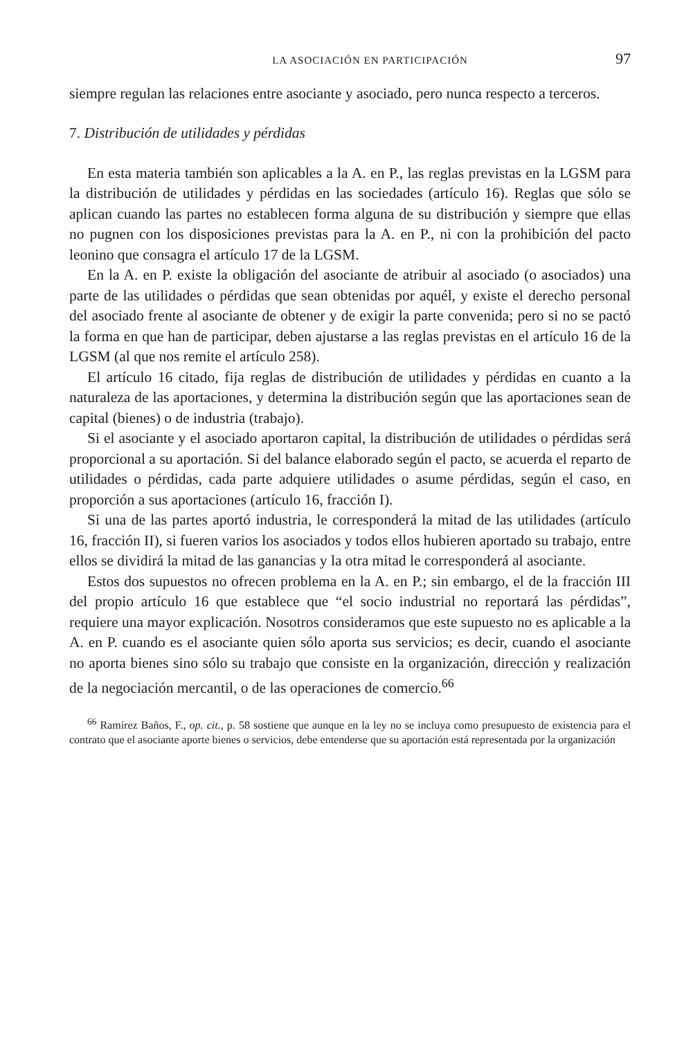LA ASOCIACIÓN EN PARTICIPACIÓN 97
siempre regulan las relaciones entre asociante y asociado, pero nunca respecto a terceros.
7. Distribución de utilidades y pérdidas
En esta materia también son aplicables a la A. en P., las reglas previstas en la LGSM para la distribución de utilidades y pérdidas en las sociedades (artículo 16). Reglas que sólo se aplican cuando las partes no establecen forma alguna de su distribución y siempre que ellas no pugnen con los disposiciones previstas para la A. en P., ni con la prohibición del pacto leonino que consagra el artículo 17 de la LGSM.
En la A. en P. existe la obligación del asociante de atribuir al asociado (o asociados) una parte de las utilidades o pérdidas que sean obtenidas por aquél, y existe el derecho personal del asociado frente al asociante de obtener y de exigir la parte convenida; pero si no se pactó la forma en que han de participar, deben ajustarse a las reglas previstas en el artículo 16 de la LGSM (al que nos remite el artículo 258).
El artículo 16 citado, fija reglas de distribución de utilidades y pérdidas en cuanto a la naturaleza de las aportaciones, y determina la distribución según que las aportaciones sean de capital (bienes) o de industria (trabajo).
Si el asociante y el asociado aportaron capital, la distribución de utilidades o pérdidas será proporcional a su aportación. Si del balance elaborado según el pacto, se acuerda el reparto de utilidades o pérdidas, cada parte adquiere utilidades o asume pérdidas, según el caso, en proporción a sus aportaciones (artículo 16, fracción I).
Si una de las partes aportó industria, le corresponderá la mitad de las utilidades (artículo 16, fracción II), si fueren varios los asociados y todos ellos hubieren aportado su trabajo, entre ellos se dividirá la mitad de las ganancias y la otra mitad le corresponderá al asociante.
Estos dos supuestos no ofrecen problema en la A. en P.; sin embargo, el de la fracción III del propio artículo 16 que establece que “el socio industrial no reportará las pérdidas”, requiere una mayor explicación. Nosotros consideramos que este supuesto no es aplicable a la A. en P. cuando es el asociante quien sólo aporta sus servicios; es decir, cuando el asociante no aporta bienes sino sólo su trabajo que consiste en la organización, dirección y realización de la negociación mercantil, o de las operaciones de comercio.<sup>66</sup>
<sup>66</sup> Ramírez Baños, F., op. cit., p. 58 sostiene que aunque en la ley no se incluya como presupuesto de existencia para el contrato que el asociante aporte bienes o servicios, debe entenderse que su aportación está representada por la organización